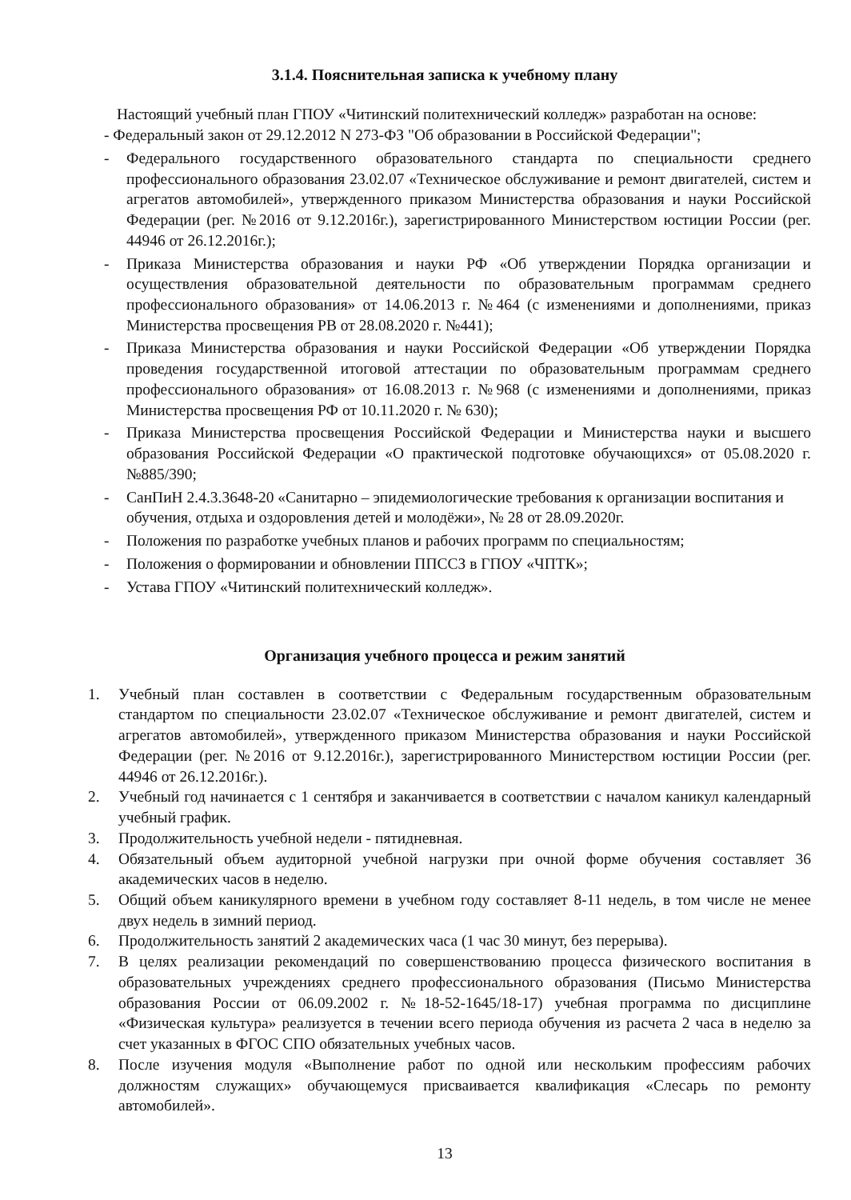3.1.4. Пояснительная записка к учебному плану
Настоящий учебный план ГПОУ «Читинский политехнический колледж» разработан на основе:
- Федеральный закон от 29.12.2012 N 273-ФЗ "Об образовании в Российской Федерации";
- Федерального государственного образовательного стандарта по специальности среднего профессионального образования 23.02.07 «Техническое обслуживание и ремонт двигателей, систем и агрегатов автомобилей», утвержденного приказом Министерства образования и науки Российской Федерации (рег. №2016 от 9.12.2016г.), зарегистрированного Министерством юстиции России (рег. 44946 от 26.12.2016г.);
- Приказа Министерства образования и науки РФ «Об утверждении Порядка организации и осуществления образовательной деятельности по образовательным программам среднего профессионального образования» от 14.06.2013 г. №464 (с изменениями и дополнениями, приказ Министерства просвещения РВ от 28.08.2020 г. №441);
- Приказа Министерства образования и науки Российской Федерации «Об утверждении Порядка проведения государственной итоговой аттестации по образовательным программам среднего профессионального образования» от 16.08.2013 г. №968 (с изменениями и дополнениями, приказ Министерства просвещения РФ от 10.11.2020 г. № 630);
- Приказа Министерства просвещения Российской Федерации и Министерства науки и высшего образования Российской Федерации «О практической подготовке обучающихся» от 05.08.2020 г. №885/390;
- СанПиН 2.4.3.3648-20 «Санитарно – эпидемиологические требования к организации воспитания и обучения, отдыха и оздоровления детей и молодёжи», № 28 от 28.09.2020г.
- Положения по разработке учебных планов и рабочих программ по специальностям;
- Положения о формировании и обновлении ППССЗ в ГПОУ «ЧПТК»;
- Устава ГПОУ «Читинский политехнический колледж».
Организация учебного процесса и режим занятий
1. Учебный план составлен в соответствии с Федеральным государственным образовательным стандартом по специальности 23.02.07 «Техническое обслуживание и ремонт двигателей, систем и агрегатов автомобилей», утвержденного приказом Министерства образования и науки Российской Федерации (рег. №2016 от 9.12.2016г.), зарегистрированного Министерством юстиции России (рег. 44946 от 26.12.2016г.).
2. Учебный год начинается с 1 сентября и заканчивается в соответствии с началом каникул календарный учебный график.
3. Продолжительность учебной недели - пятидневная.
4. Обязательный объем аудиторной учебной нагрузки при очной форме обучения составляет 36 академических часов в неделю.
5. Общий объем каникулярного времени в учебном году составляет 8-11 недель, в том числе не менее двух недель в зимний период.
6. Продолжительность занятий 2 академических часа (1 час 30 минут, без перерыва).
7. В целях реализации рекомендаций по совершенствованию процесса физического воспитания в образовательных учреждениях среднего профессионального образования (Письмо Министерства образования России от 06.09.2002 г. №18-52-1645/18-17) учебная программа по дисциплине «Физическая культура» реализуется в течении всего периода обучения из расчета 2 часа в неделю за счет указанных в ФГОС СПО обязательных учебных часов.
8. После изучения модуля «Выполнение работ по одной или нескольким профессиям рабочих должностям служащих» обучающемуся присваивается квалификация «Слесарь по ремонту автомобилей».
13